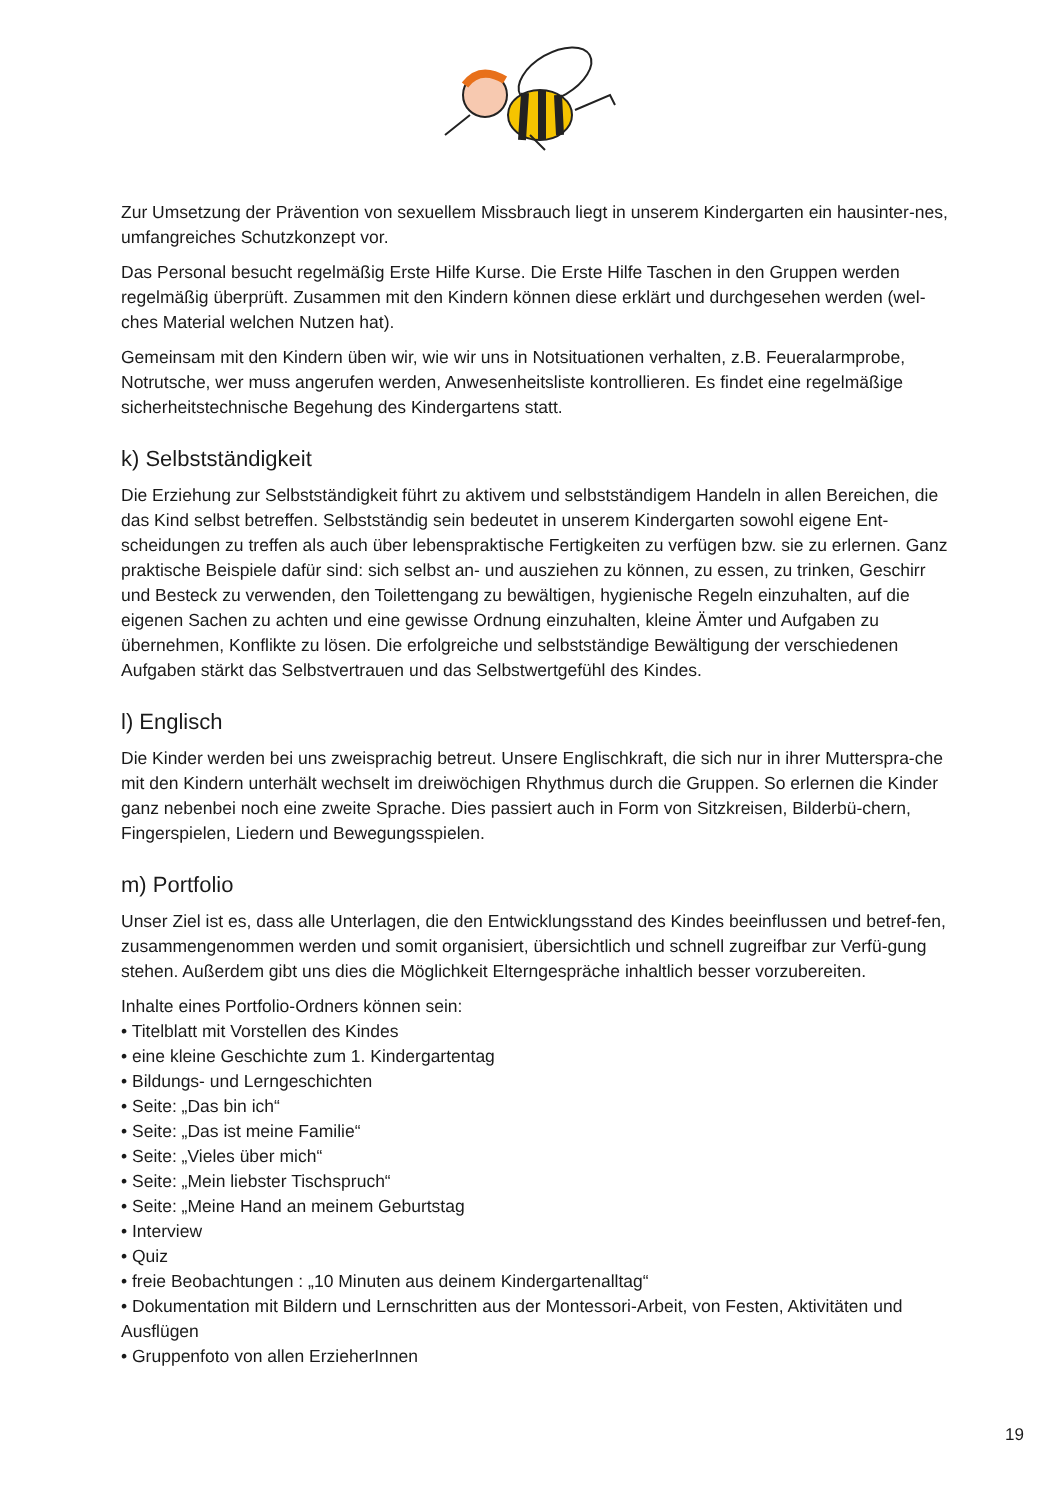Zur Umsetzung der Prävention von sexuellem Missbrauch liegt in unserem Kindergarten ein hausinter-nes, umfangreiches Schutzkonzept vor.
Das Personal besucht regelmäßig Erste Hilfe Kurse. Die Erste Hilfe Taschen in den Gruppen werden regelmäßig überprüft. Zusammen mit den Kindern können diese erklärt und durchgesehen werden (wel-ches Material welchen Nutzen hat).
Gemeinsam mit den Kindern üben wir, wie wir uns in Notsituationen verhalten, z.B. Feueralarmprobe, Notrutsche, wer muss angerufen werden, Anwesenheitsliste kontrollieren. Es findet eine regelmäßige sicherheitstechnische Begehung des Kindergartens statt.
k) Selbstständigkeit
Die Erziehung zur Selbstständigkeit führt zu aktivem und selbstständigem Handeln in allen Bereichen, die das Kind selbst betreffen. Selbstständig sein bedeutet in unserem Kindergarten sowohl eigene Ent-scheidungen zu treffen als auch über lebenspraktische Fertigkeiten zu verfügen bzw. sie zu erlernen. Ganz praktische Beispiele dafür sind: sich selbst an- und ausziehen zu können, zu essen, zu trinken, Geschirr und Besteck zu verwenden, den Toilettengang zu bewältigen, hygienische Regeln einzuhalten, auf die eigenen Sachen zu achten und eine gewisse Ordnung einzuhalten, kleine Ämter und Aufgaben zu übernehmen, Konflikte zu lösen. Die erfolgreiche und selbstständige Bewältigung der verschiedenen Aufgaben stärkt das Selbstvertrauen und das Selbstwertgefühl des Kindes.
l) Englisch
Die Kinder werden bei uns zweisprachig betreut. Unsere Englischkraft, die sich nur in ihrer Mutterspra-che mit den Kindern unterhält wechselt im dreiwöchigen Rhythmus durch die Gruppen. So erlernen die Kinder ganz nebenbei noch eine zweite Sprache. Dies passiert auch in Form von Sitzkreisen, Bilderbü-chern, Fingerspielen, Liedern und Bewegungsspielen.
m) Portfolio
Unser Ziel ist es, dass alle Unterlagen, die den Entwicklungsstand des Kindes beeinflussen und betref-fen, zusammengenommen werden und somit organisiert, übersichtlich und schnell zugreifbar zur Verfü-gung stehen. Außerdem gibt uns dies die Möglichkeit Elterngespräche inhaltlich besser vorzubereiten.
Inhalte eines Portfolio-Ordners können sein:
• Titelblatt mit Vorstellen des Kindes
• eine kleine Geschichte zum 1. Kindergartentag
• Bildungs- und Lerngeschichten
• Seite: „Das bin ich“
• Seite: „Das ist meine Familie“
• Seite: „Vieles über mich“
• Seite: „Mein liebster Tischspruch“
• Seite: „Meine Hand an meinem Geburtstag
• Interview
• Quiz
• freie Beobachtungen : „10 Minuten aus deinem Kindergartenalltag“
• Dokumentation mit Bildern und Lernschritten aus der Montessori-Arbeit, von Festen, Aktivitäten und Ausflügen
• Gruppenfoto von allen ErzieherInnen
19